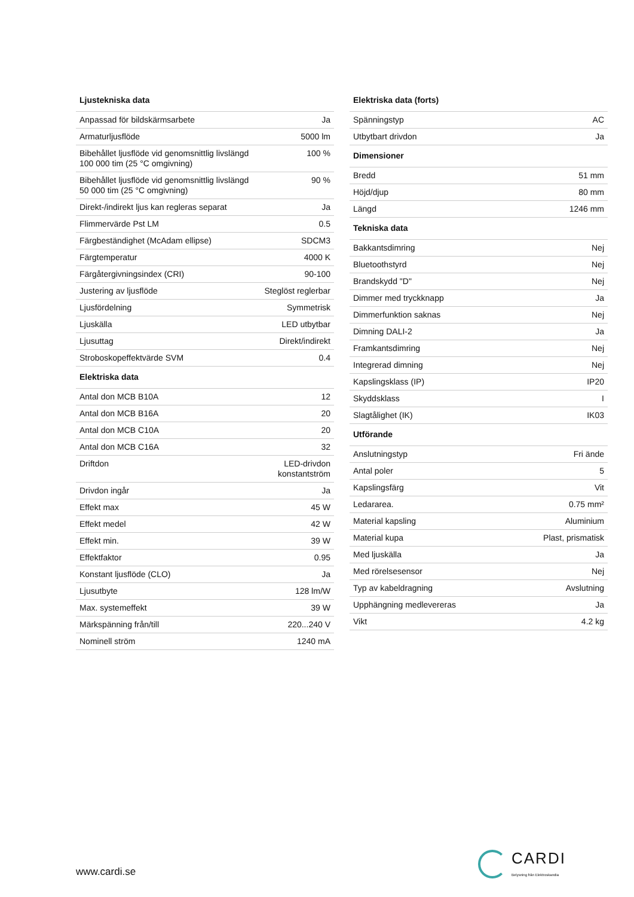| Ljustekniska data | |
| --- | --- |
| Anpassad för bildskärmsarbete | Ja |
| Armaturljusflöde | 5000 lm |
| Bibehållet ljusflöde vid genomsnittlig livslängd 100 000 tim (25 °C omgivning) | 100 % |
| Bibehållet ljusflöde vid genomsnittlig livslängd 50 000 tim (25 °C omgivning) | 90 % |
| Direkt-/indirekt ljus kan regleras separat | Ja |
| Flimmervärde Pst LM | 0.5 |
| Färgbeständighet (McAdam ellipse) | SDCM3 |
| Färgtemperatur | 4000 K |
| Färgåtergivningsindex (CRI) | 90-100 |
| Justering av ljusflöde | Steglöst reglerbar |
| Ljusfördelning | Symmetrisk |
| Ljuskälla | LED utbytbar |
| Ljusuttag | Direkt/indirekt |
| Stroboskopeffektvärde SVM | 0.4 |
| Elektriska data | |
| Antal don MCB B10A | 12 |
| Antal don MCB B16A | 20 |
| Antal don MCB C10A | 20 |
| Antal don MCB C16A | 32 |
| Driftdon | LED-drivdon konstantström |
| Drivdon ingår | Ja |
| Effekt max | 45 W |
| Effekt medel | 42 W |
| Effekt min. | 39 W |
| Effektfaktor | 0.95 |
| Konstant ljusflöde (CLO) | Ja |
| Ljusutbyte | 128 lm/W |
| Max. systemeffekt | 39 W |
| Märkspänning från/till | 220...240 V |
| Nominell ström | 1240 mA |
| Elektriska data (forts) | |
| --- | --- |
| Spänningstyp | AC |
| Utbytbart drivdon | Ja |
| Dimensioner | |
| Bredd | 51 mm |
| Höjd/djup | 80 mm |
| Längd | 1246 mm |
| Tekniska data | |
| Bakkantsdimring | Nej |
| Bluetoothstyrd | Nej |
| Brandskydd "D" | Nej |
| Dimmer med tryckknapp | Ja |
| Dimmerfunktion saknas | Nej |
| Dimning DALI-2 | Ja |
| Framkantsdimring | Nej |
| Integrerad dimning | Nej |
| Kapslingsklass (IP) | IP20 |
| Skyddsklass | I |
| Slagtålighet (IK) | IK03 |
| Utförande | |
| Anslutningstyp | Fri ände |
| Antal poler | 5 |
| Kapslingsfärg | Vit |
| Ledararea. | 0.75 mm² |
| Material kapsling | Aluminium |
| Material kupa | Plast, prismatisk |
| Med ljuskälla | Ja |
| Med rörelsesensor | Nej |
| Typ av kabeldragning | Avslutning |
| Upphängning medlevereras | Ja |
| Vikt | 4.2 kg |
www.cardi.se
CARDI
Belysning från Elektroskandia